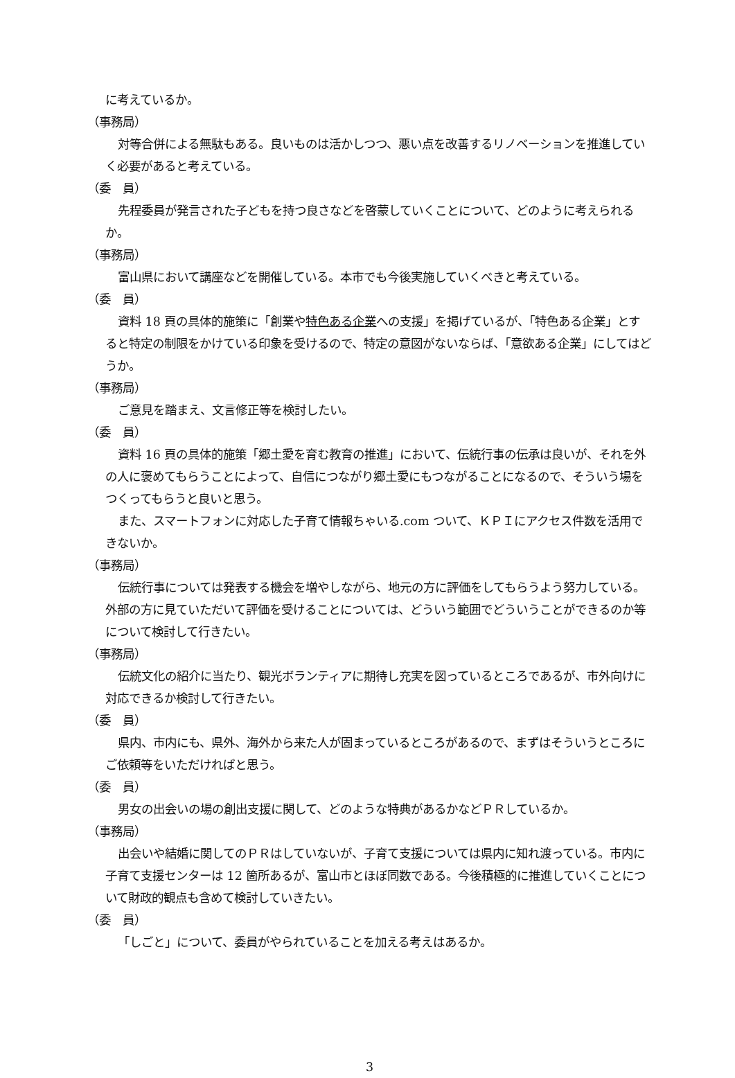に考えているか。
（事務局）
対等合併による無駄もある。良いものは活かしつつ、悪い点を改善するリノベーションを推進していく必要があると考えている。
（委　員）
先程委員が発言された子どもを持つ良さなどを啓蒙していくことについて、どのように考えられるか。
（事務局）
富山県において講座などを開催している。本市でも今後実施していくべきと考えている。
（委　員）
資料 18 頁の具体的施策に「創業や特色ある企業への支援」を掲げているが、「特色ある企業」とすると特定の制限をかけている印象を受けるので、特定の意図がないならば、「意欲ある企業」にしてはどうか。
（事務局）
ご意見を踏まえ、文言修正等を検討したい。
（委　員）
資料 16 頁の具体的施策「郷土愛を育む教育の推進」において、伝統行事の伝承は良いが、それを外の人に褒めてもらうことによって、自信につながり郷土愛にもつながることになるので、そういう場をつくってもらうと良いと思う。
また、スマートフォンに対応した子育て情報ちゃいる.com ついて、ＫＰＩにアクセス件数を活用できないか。
（事務局）
伝統行事については発表する機会を増やしながら、地元の方に評価をしてもらうよう努力している。外部の方に見ていただいて評価を受けることについては、どういう範囲でどういうことができるのか等について検討して行きたい。
（事務局）
伝統文化の紹介に当たり、観光ボランティアに期待し充実を図っているところであるが、市外向けに対応できるか検討して行きたい。
（委　員）
県内、市内にも、県外、海外から来た人が固まっているところがあるので、まずはそういうところにご依頼等をいただければと思う。
（委　員）
男女の出会いの場の創出支援に関して、どのような特典があるかなどＰＲしているか。
（事務局）
出会いや結婚に関してのＰＲはしていないが、子育て支援については県内に知れ渡っている。市内に子育て支援センターは 12 箇所あるが、富山市とほぼ同数である。今後積極的に推進していくことについて財政的観点も含めて検討していきたい。
（委　員）
「しごと」について、委員がやられていることを加える考えはあるか。
3